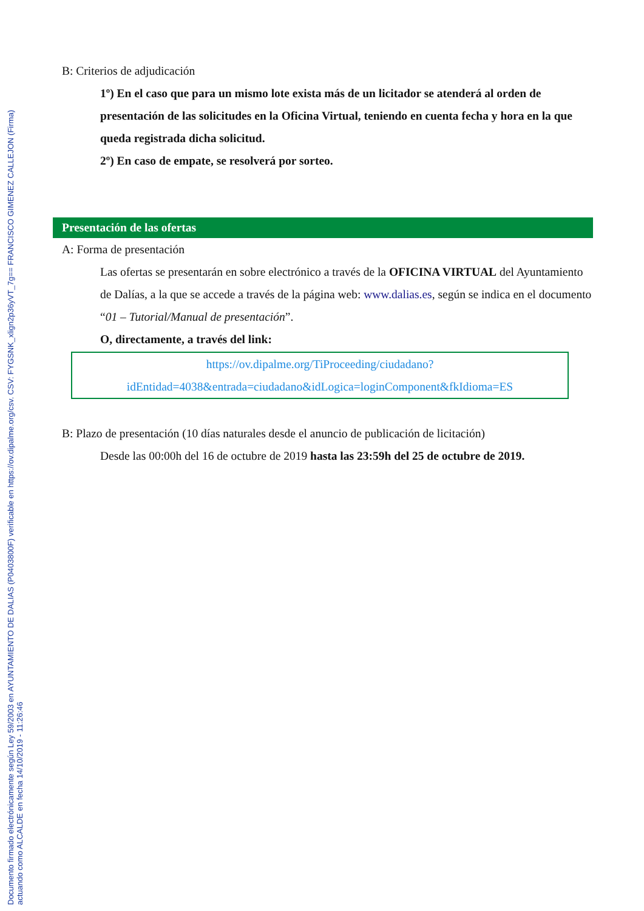Documento firmado electrónicamente según Ley 59/2003 en AYUNTAMIENTO DE DALIAS (P0403800F) verificable en https://ov.dipalme.org/csv. CSV: FYGSNK_xlign2p36yVT_7g== FRANCISCO GIMENEZ CALLEJON (Firma)
actuando como ALCALDE en fecha 14/10/2019 - 11:26:46
B: Criterios de adjudicación
1º) En el caso que para un mismo lote exista más de un licitador se atenderá al orden de presentación de las solicitudes en la Oficina Virtual, teniendo en cuenta fecha y hora en la que queda registrada dicha solicitud.
2º) En caso de empate, se resolverá por sorteo.
Presentación de las ofertas
A: Forma de presentación
Las ofertas se presentarán en sobre electrónico a través de la OFICINA VIRTUAL del Ayuntamiento de Dalías, a la que se accede a través de la página web: www.dalias.es, según se indica en el documento “01 – Tutorial/Manual de presentación”.
O, directamente, a través del link:
https://ov.dipalme.org/TiProceeding/ciudadano?
idEntidad=4038&entrada=ciudadano&idLogica=loginComponent&fkIdioma=ES
B: Plazo de presentación (10 días naturales desde el anuncio de publicación de licitación)
Desde las 00:00h del 16 de octubre de 2019 hasta las 23:59h del 25 de octubre de 2019.